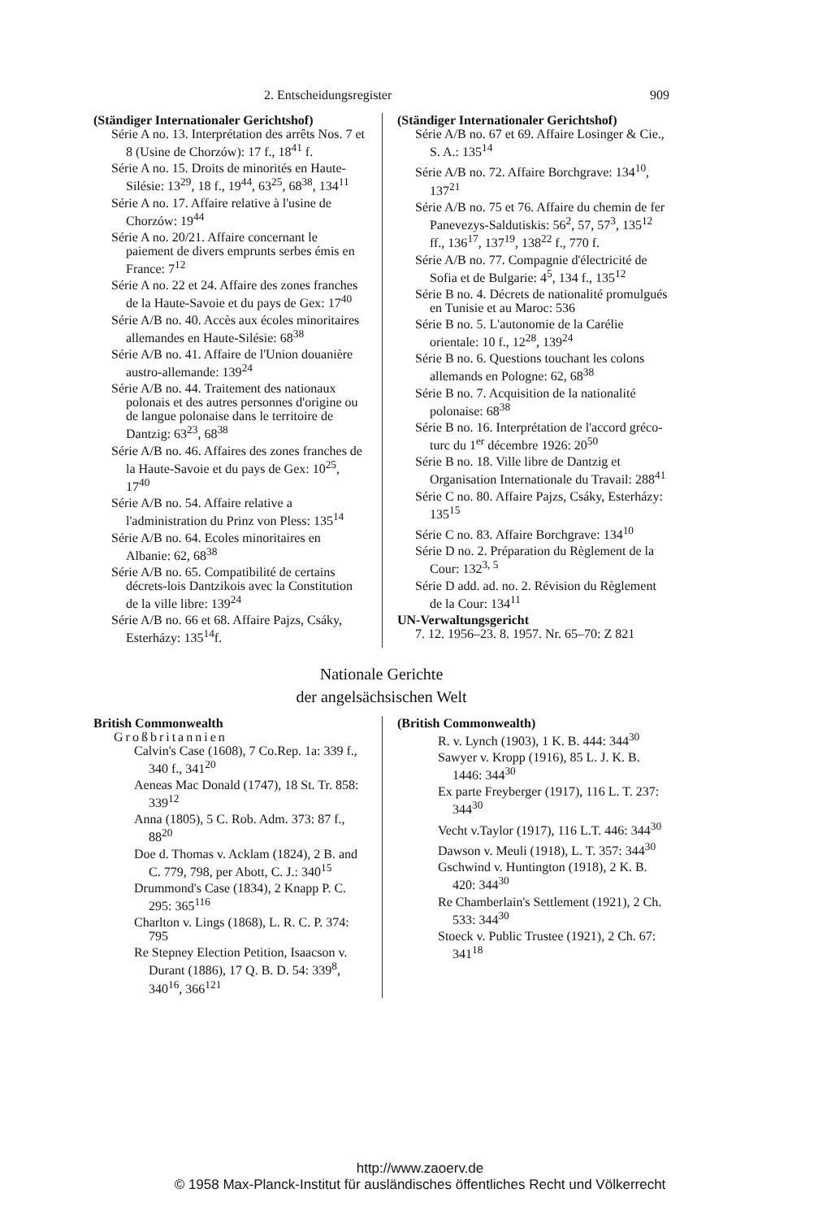2. Entscheidungsregister 909
(Ständiger Internationaler Gerichtshof)
Série A no. 13. Interprétation des arrêts Nos. 7 et 8 (Usine de Chorzów): 17 f., 18<sup>41</sup> f.
Série A no. 15. Droits de minorités en Haute-Silésie: 13<sup>29</sup>, 18 f., 19<sup>44</sup>, 63<sup>25</sup>, 68<sup>38</sup>, 134<sup>11</sup>
Série A no. 17. Affaire relative à l'usine de Chorzów: 19<sup>44</sup>
Série A no. 20/21. Affaire concernant le paiement de divers emprunts serbes émis en France: 7<sup>12</sup>
Série A no. 22 et 24. Affaire des zones franches de la Haute-Savoie et du pays de Gex: 17<sup>40</sup>
Série A/B no. 40. Accès aux écoles minoritaires allemandes en Haute-Silésie: 68<sup>38</sup>
Série A/B no. 41. Affaire de l'Union douanière austro-allemande: 139<sup>24</sup>
Série A/B no. 44. Traitement des nationaux polonais et des autres personnes d'origine ou de langue polonaise dans le territoire de Dantzig: 63<sup>23</sup>, 68<sup>38</sup>
Série A/B no. 46. Affaires des zones franches de la Haute-Savoie et du pays de Gex: 10<sup>25</sup>, 17<sup>40</sup>
Série A/B no. 54. Affaire relative a l'administration du Prinz von Pless: 135<sup>14</sup>
Série A/B no. 64. Ecoles minoritaires en Albanie: 62, 68<sup>38</sup>
Série A/B no. 65. Compatibilité de certains décrets-lois Dantzikois avec la Constitution de la ville libre: 139<sup>24</sup>
Série A/B no. 66 et 68. Affaire Pajzs, Csáky, Esterházy: 135<sup>14</sup>f.
(Ständiger Internationaler Gerichtshof)
Série A/B no. 67 et 69. Affaire Losinger & Cie., S. A.: 135<sup>14</sup>
Série A/B no. 72. Affaire Borchgrave: 134<sup>10</sup>, 137<sup>21</sup>
Série A/B no. 75 et 76. Affaire du chemin de fer Panevezys-Saldutiskis: 56<sup>2</sup>, 57, 57<sup>3</sup>, 135<sup>12</sup> ff., 136<sup>17</sup>, 137<sup>19</sup>, 138<sup>22</sup> f., 770 f.
Série A/B no. 77. Compagnie d'électricité de Sofia et de Bulgarie: 4<sup>5</sup>, 134 f., 135<sup>12</sup>
Série B no. 4. Décrets de nationalité promulgués en Tunisie et au Maroc: 536
Série B no. 5. L'autonomie de la Carélie orientale: 10 f., 12<sup>28</sup>, 139<sup>24</sup>
Série B no. 6. Questions touchant les colons allemands en Pologne: 62, 68<sup>38</sup>
Série B no. 7. Acquisition de la nationalité polonaise: 68<sup>38</sup>
Série B no. 16. Interprétation de l'accord gréco-turc du 1<sup>er</sup> décembre 1926: 20<sup>50</sup>
Série B no. 18. Ville libre de Dantzig et Organisation Internationale du Travail: 288<sup>41</sup>
Série C no. 80. Affaire Pajzs, Csáky, Esterházy: 135<sup>15</sup>
Série C no. 83. Affaire Borchgrave: 134<sup>10</sup>
Série D no. 2. Préparation du Règlement de la Cour: 132<sup>3, 5</sup>
Série D add. ad. no. 2. Révision du Règlement de la Cour: 134<sup>11</sup>
UN-Verwaltungsgericht
7. 12. 1956–23. 8. 1957. Nr. 65–70: Z 821
Nationale Gerichte
der angelsächsischen Welt
British Commonwealth
Großbritannien
Calvin's Case (1608), 7 Co.Rep. 1a: 339 f., 340 f., 341<sup>20</sup>
Aeneas Mac Donald (1747), 18 St. Tr. 858: 339<sup>12</sup>
Anna (1805), 5 C. Rob. Adm. 373: 87 f., 88<sup>20</sup>
Doe d. Thomas v. Acklam (1824), 2 B. and C. 779, 798, per Abott, C. J.: 340<sup>15</sup>
Drummond's Case (1834), 2 Knapp P. C. 295: 365<sup>116</sup>
Charlton v. Lings (1868), L. R. C. P. 374: 795
Re Stepney Election Petition, Isaacson v. Durant (1886), 17 Q. B. D. 54: 339<sup>8</sup>, 340<sup>16</sup>, 366<sup>121</sup>
(British Commonwealth)
R. v. Lynch (1903), 1 K. B. 444: 344<sup>30</sup>
Sawyer v. Kropp (1916), 85 L. J. K. B. 1446: 344<sup>30</sup>
Ex parte Freyberger (1917), 116 L. T. 237: 344<sup>30</sup>
Vecht v.Taylor (1917), 116 L.T. 446: 344<sup>30</sup>
Dawson v. Meuli (1918), L. T. 357: 344<sup>30</sup>
Gschwind v. Huntington (1918), 2 K. B. 420: 344<sup>30</sup>
Re Chamberlain's Settlement (1921), 2 Ch. 533: 344<sup>30</sup>
Stoeck v. Public Trustee (1921), 2 Ch. 67: 341<sup>18</sup>
http://www.zaoerv.de
© 1958 Max-Planck-Institut für ausländisches öffentliches Recht und Völkerrecht